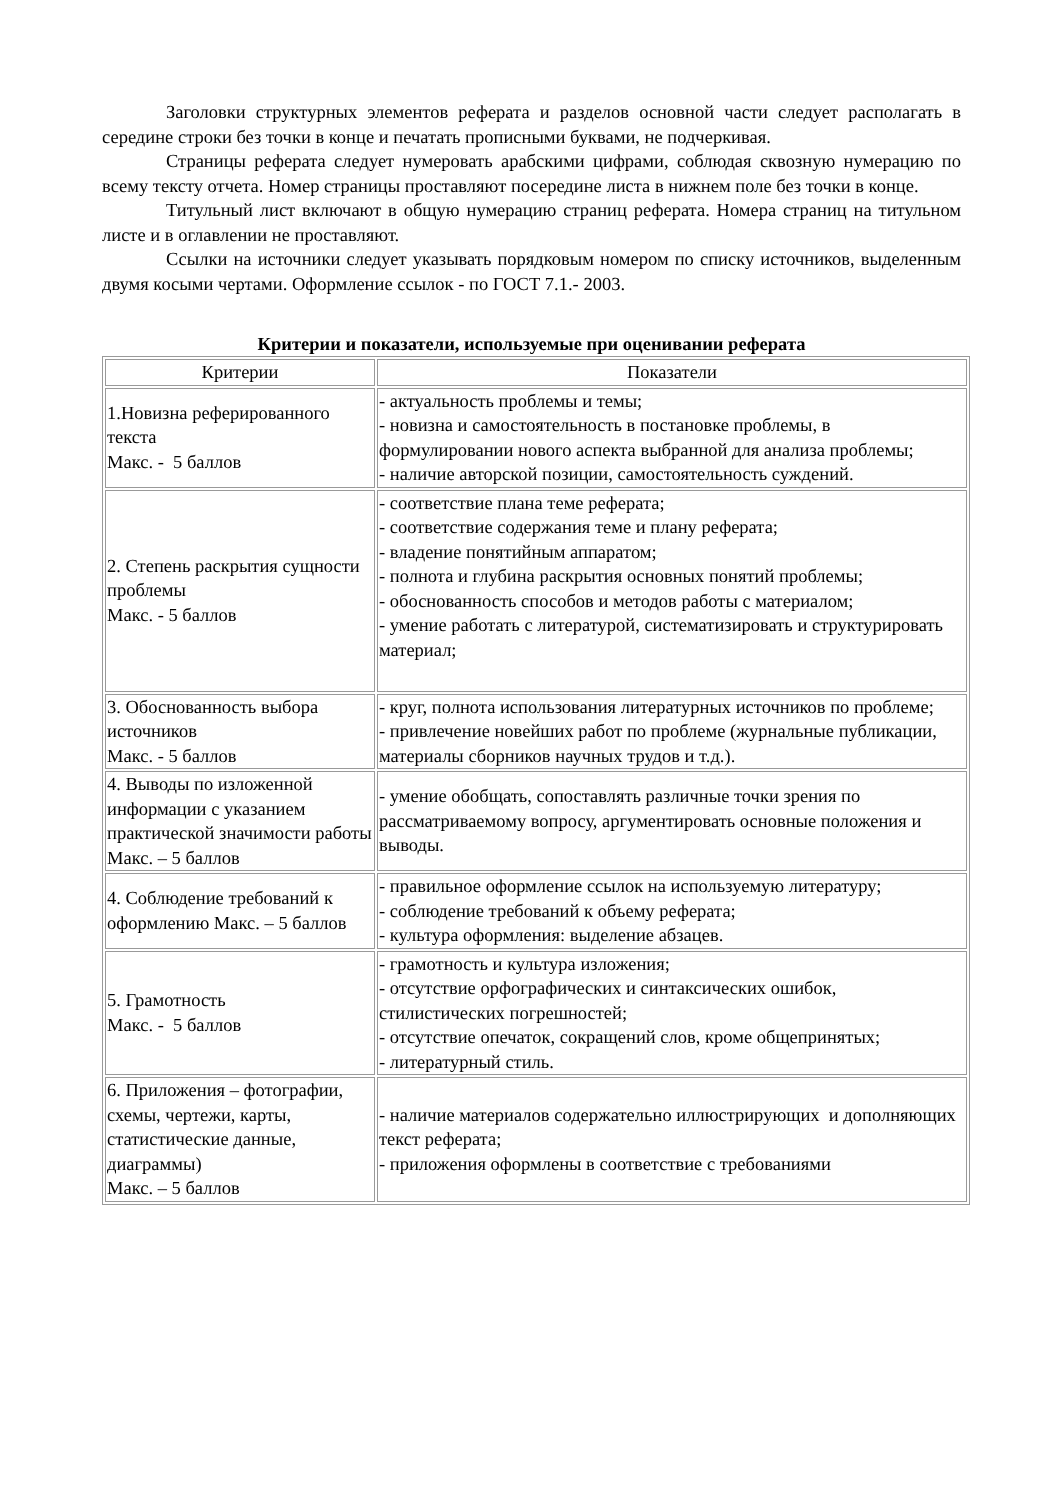Заголовки структурных элементов реферата и разделов основной части следует располагать в середине строки без точки в конце и печатать прописными буквами, не подчеркивая.
Страницы реферата следует нумеровать арабскими цифрами, соблюдая сквозную нумерацию по всему тексту отчета. Номер страницы проставляют посередине листа в нижнем поле без точки в конце.
Титульный лист включают в общую нумерацию страниц реферата. Номера страниц на титульном листе и в оглавлении не проставляют.
Ссылки на источники следует указывать порядковым номером по списку источников, выделенным двумя косыми чертами. Оформление ссылок - по ГОСТ 7.1.- 2003.
Критерии и показатели, используемые при оценивании реферата
| Критерии | Показатели |
| --- | --- |
| 1.Новизна реферированного текста Макс. - 5 баллов | - актуальность проблемы и темы; - новизна и самостоятельность в постановке проблемы, в формулировании нового аспекта выбранной для анализа проблемы; - наличие авторской позиции, самостоятельность суждений. |
| 2. Степень раскрытия сущности проблемы Макс. - 5 баллов | - соответствие плана теме реферата; - соответствие содержания теме и плану реферата; - владение понятийным аппаратом; - полнота и глубина раскрытия основных понятий проблемы; - обоснованность способов и методов работы с материалом; - умение работать с литературой, систематизировать и структурировать материал; |
| 3. Обоснованность выбора источников Макс. - 5 баллов | - круг, полнота использования литературных источников по проблеме; - привлечение новейших работ по проблеме (журнальные публикации, материалы сборников научных трудов и т.д.). |
| 4. Выводы по изложенной информации с указанием практической значимости работы Макс. – 5 баллов | - умение обобщать, сопоставлять различные точки зрения по рассматриваемому вопросу, аргументировать основные положения и выводы. |
| 4. Соблюдение требований к оформлению Макс. – 5 баллов | - правильное оформление ссылок на используемую литературу; - соблюдение требований к объему реферата; - культура оформления: выделение абзацев. |
| 5. Грамотность Макс. - 5 баллов | - грамотность и культура изложения; - отсутствие орфографических и синтаксических ошибок, стилистических погрешностей; - отсутствие опечаток, сокращений слов, кроме общепринятых; - литературный стиль. |
| 6. Приложения – фотографии, схемы, чертежи, карты, статистические данные, диаграммы) Макс. – 5 баллов | - наличие материалов содержательно иллюстрирующих и дополняющих текст реферата; - приложения оформлены в соответствие с требованиями |